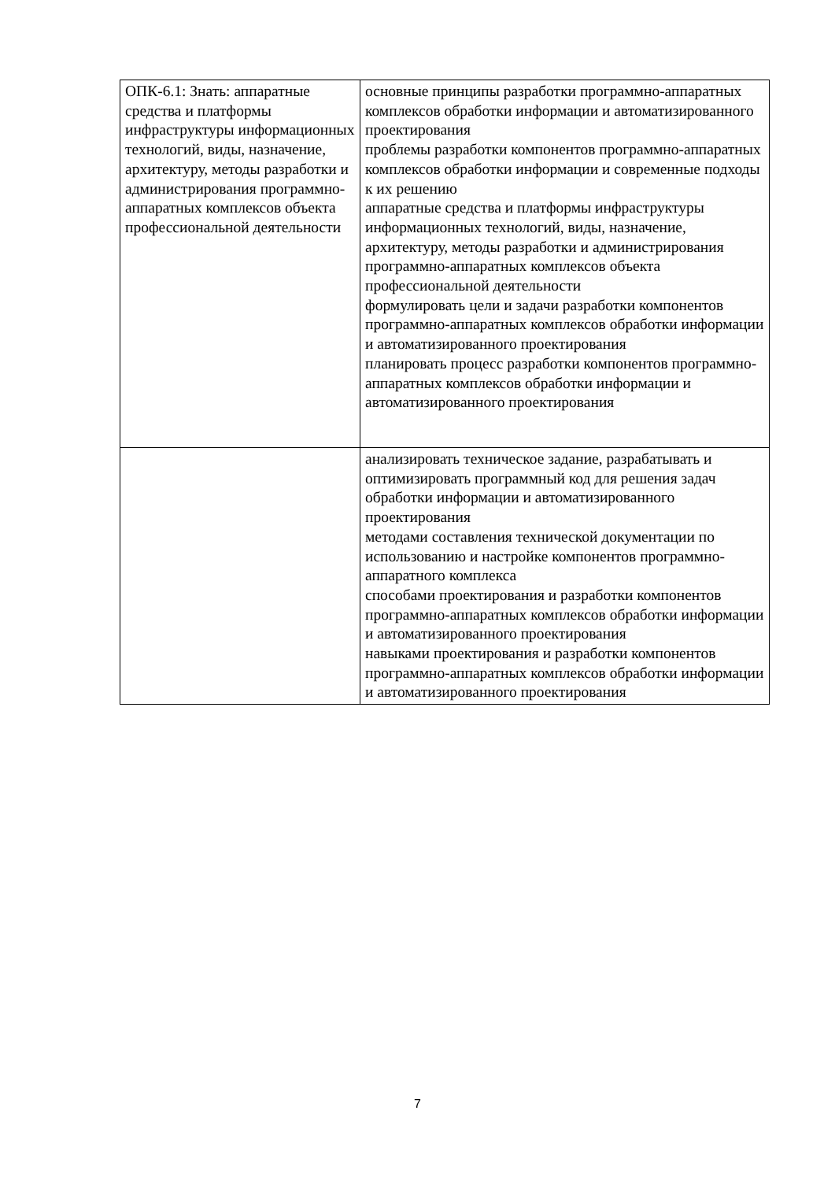| ОПК-6.1: Знать: аппаратные средства и платформы инфраструктуры информационных технологий, виды, назначение, архитектуру, методы разработки и администрирования программно-аппаратных комплексов объекта профессиональной деятельности | основные принципы разработки программно-аппаратных комплексов обработки информации и автоматизированного проектирования проблемы разработки компонентов программно-аппаратных комплексов обработки информации и современные подходы к их решению аппаратные средства и платформы инфраструктуры информационных технологий, виды, назначение, архитектуру, методы разработки и администрирования программно-аппаратных комплексов объекта профессиональной деятельности формулировать цели и задачи разработки компонентов программно-аппаратных комплексов обработки информации и автоматизированного проектирования планировать процесс разработки компонентов программно-аппаратных комплексов обработки информации и автоматизированного проектирования |
| | анализировать техническое задание, разрабатывать и оптимизировать программный код для решения задач обработки информации и автоматизированного проектирования методами составления технической документации по использованию и настройке компонентов программно-аппаратного комплекса способами проектирования и разработки компонентов программно-аппаратных комплексов обработки информации и автоматизированного проектирования навыками проектирования и разработки компонентов программно-аппаратных комплексов обработки информации и автоматизированного проектирования |
7